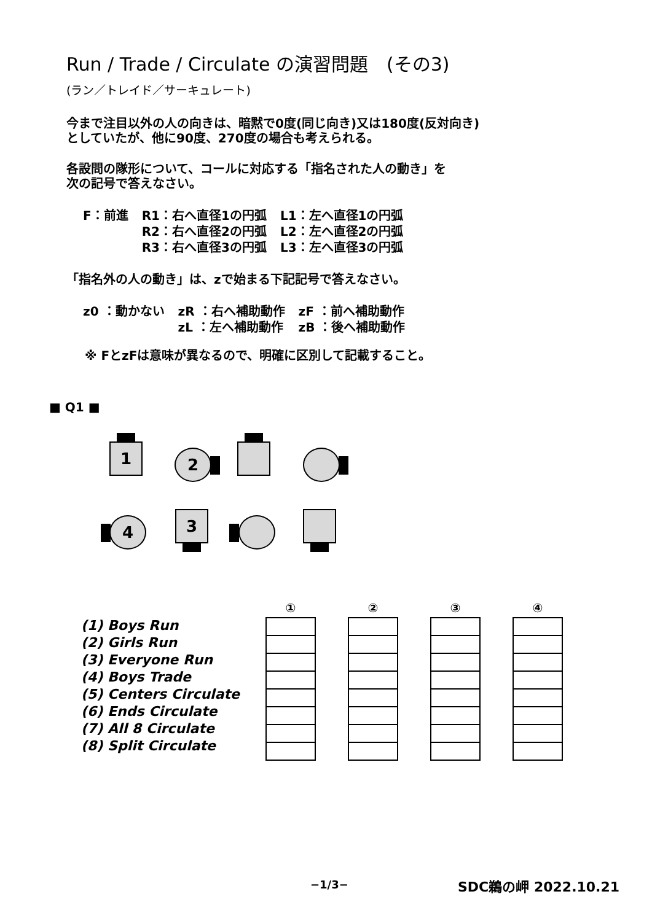Run / Trade / Circulate の演習問題　(その3)
(ラン／トレイド／サーキュレート)
今まで注目以外の人の向きは、暗黙で0度(同じ向き)又は180度(反対向き)
としていたが、他に90度、270度の場合も考えられる。
各設問の隊形について、コールに対応する「指名された人の動き」を
次の記号で答えなさい。
| F：前進 | R1：右へ直径1の円弧 | L1：左へ直径1の円弧 |
| | R2：右へ直径2の円弧 | L2：左へ直径2の円弧 |
| | R3：右へ直径3の円弧 | L3：左へ直径3の円弧 |
「指名外の人の動き」は、zで始まる下記記号で答えなさい。
| z0 ：動かない | zR ：右へ補助動作 | zF ：前へ補助動作 |
| | zL ：左へ補助動作 | zB ：後へ補助動作 |
※ FとzFは意味が異なるので、明確に区別して記載すること。
■ Q1 ■
1 2
4 3
(1) Boys Run
(2) Girls Run
(3) Everyone Run
(4) Boys Trade
(5) Centers Circulate
(6) Ends Circulate
(7) All 8 Circulate
(8) Split Circulate
| ① |
| --- |
| ② |
| --- |
| ③ |
| --- |
| ④ |
| --- |
−1/3− SDC鵜の岬 2022.10.21